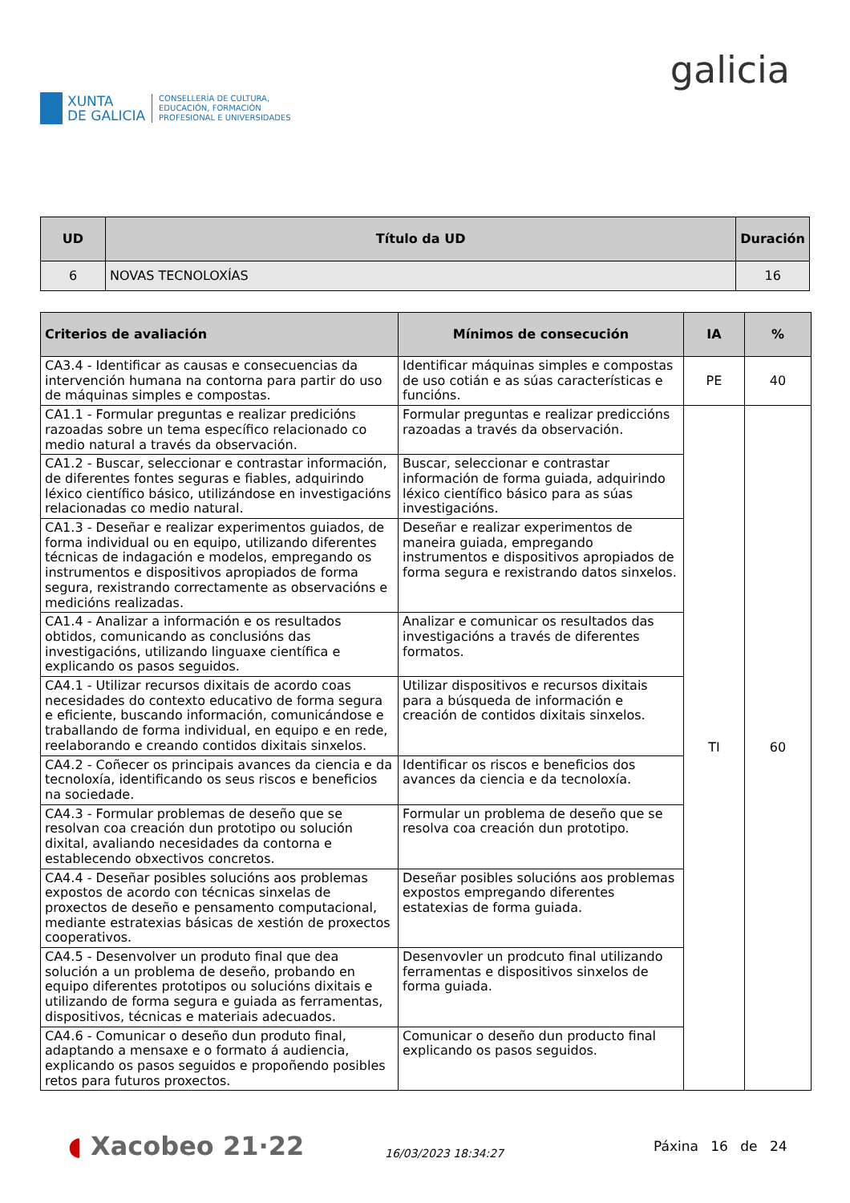XUNTA
DE GALICIA
CONSELLERÍA DE CULTURA,
EDUCACIÓN, FORMACIÓN
PROFESIONAL E UNIVERSIDADES
galicia
| UD | Título da UD | Duración |
| --- | --- | --- |
| 6 | NOVAS TECNOLOXÍAS | 16 |
| Criterios de avaliación | Mínimos de consecución | IA | % |
| --- | --- | --- | --- |
| CA3.4 - Identificar as causas e consecuencias da intervención humana na contorna para partir do uso de máquinas simples e compostas. | Identificar máquinas simples e compostas de uso cotián e as súas características e funcións. | PE | 40 |
| CA1.1 - Formular preguntas e realizar predicións razoadas sobre un tema específico relacionado co medio natural a través da observación. | Formular preguntas e realizar prediccións razoadas a través da observación. | TI | 60 |
| CA1.2 - Buscar, seleccionar e contrastar información, de diferentes fontes seguras e fiables, adquirindo léxico científico básico, utilizándose en investigacións relacionadas co medio natural. | Buscar, seleccionar e contrastar información de forma guiada, adquirindo léxico científico básico para as súas investigacións. | | |
| CA1.3 - Deseñar e realizar experimentos guiados, de forma individual ou en equipo, utilizando diferentes técnicas de indagación e modelos, empregando os instrumentos e dispositivos apropiados de forma segura, rexistrando correctamente as observacións e medicións realizadas. | Deseñar e realizar experimentos de maneira guiada, empregando instrumentos e dispositivos apropiados de forma segura e rexistrando datos sinxelos. | | |
| CA1.4 - Analizar a información e os resultados obtidos, comunicando as conclusións das investigacións, utilizando linguaxe científica e explicando os pasos seguidos. | Analizar e comunicar os resultados das investigacións a través de diferentes formatos. | | |
| CA4.1 - Utilizar recursos dixitais de acordo coas necesidades do contexto educativo de forma segura e eficiente, buscando información, comunicándose e traballando de forma individual, en equipo e en rede, reelaborando e creando contidos dixitais sinxelos. | Utilizar dispositivos e recursos dixitais para a búsqueda de información e creación de contidos dixitais sinxelos. | | |
| CA4.2 - Coñecer os principais avances da ciencia e da tecnoloxía, identificando os seus riscos e beneficios na sociedade. | Identificar os riscos e beneficios dos avances da ciencia e da tecnoloxía. | | |
| CA4.3 - Formular problemas de deseño que se resolvan coa creación dun prototipo ou solución dixital, avaliando necesidades da contorna e establecendo obxectivos concretos. | Formular un problema de deseño que se resolva coa creación dun prototipo. | | |
| CA4.4 - Deseñar posibles solucións aos problemas expostos de acordo con técnicas sinxelas de proxectos de deseño e pensamento computacional, mediante estratexias básicas de xestión de proxectos cooperativos. | Deseñar posibles solucións aos problemas expostos empregando diferentes estatexias de forma guiada. | | |
| CA4.5 - Desenvolver un produto final que dea solución a un problema de deseño, probando en equipo diferentes prototipos ou solucións dixitais e utilizando de forma segura e guiada as ferramentas, dispositivos, técnicas e materiais adecuados. | Desenvovler un prodcuto final utilizando ferramentas e dispositivos sinxelos de forma guiada. | | |
| CA4.6 - Comunicar o deseño dun produto final, adaptando a mensaxe e o formato á audiencia, explicando os pasos seguidos e propoñendo posibles retos para futuros proxectos. | Comunicar o deseño dun producto final explicando os pasos seguidos. | | |
◖ Xacobeo 21·22
16/03/2023 18:34:27
Páxina 16 de 24